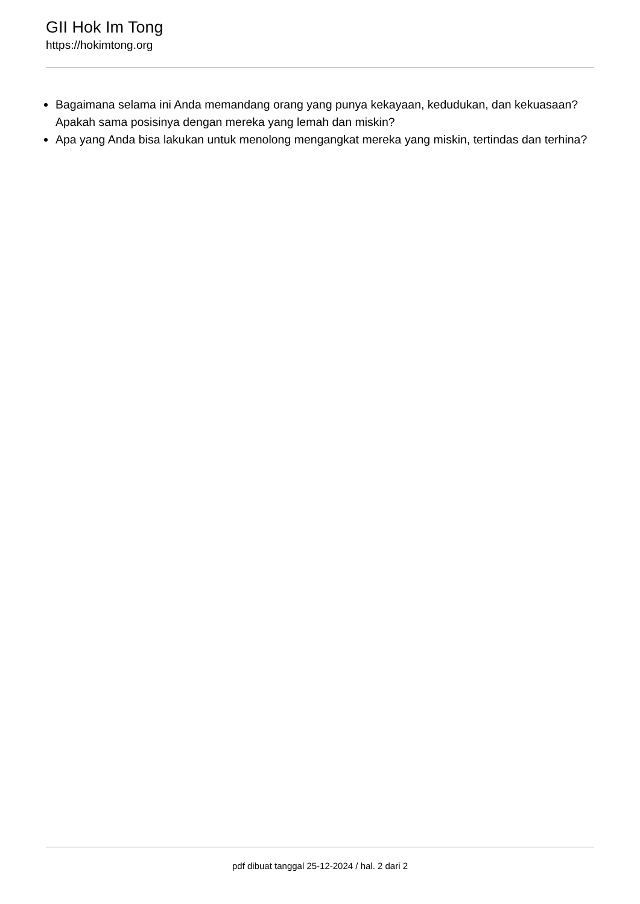GII Hok Im Tong
https://hokimtong.org
Bagaimana selama ini Anda memandang orang yang punya kekayaan, kedudukan, dan kekuasaan? Apakah sama posisinya dengan mereka yang lemah dan miskin?
Apa yang Anda bisa lakukan untuk menolong mengangkat mereka yang miskin, tertindas dan terhina?
pdf dibuat tanggal 25-12-2024 / hal. 2 dari 2